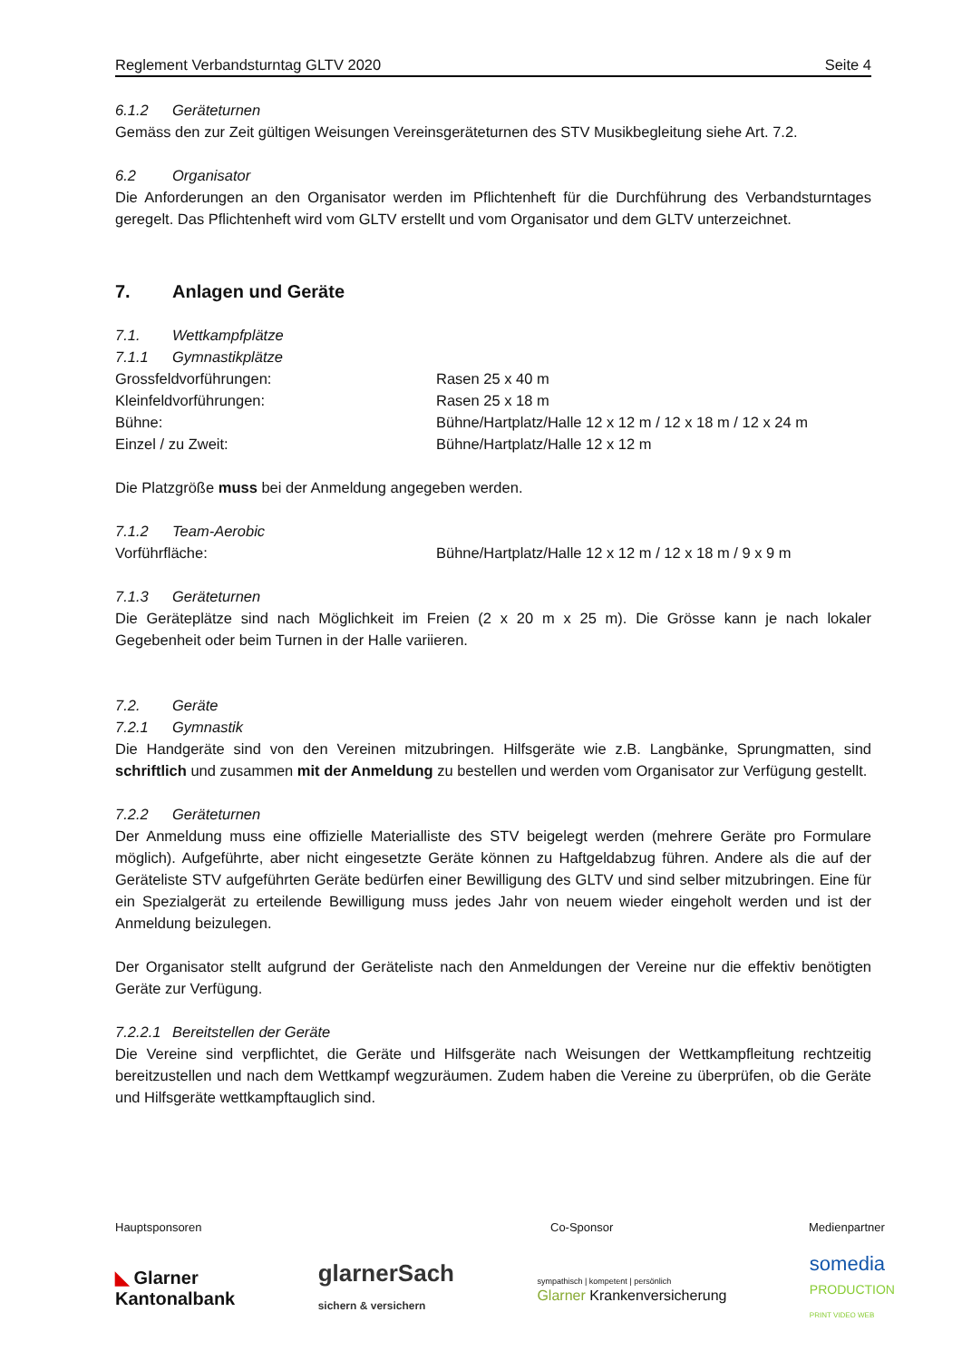Reglement Verbandsturntag GLTV 2020 Seite 4
6.1.2 Geräteturnen
Gemäss den zur Zeit gültigen Weisungen Vereinsgeräteturnen des STV Musikbegleitung siehe Art. 7.2.
6.2 Organisator
Die Anforderungen an den Organisator werden im Pflichtenheft für die Durchführung des Verbandsturntages geregelt. Das Pflichtenheft wird vom GLTV erstellt und vom Organisator und dem GLTV unterzeichnet.
7. Anlagen und Geräte
7.1. Wettkampfplätze
7.1.1 Gymnastikplätze
Grossfeldvorführungen: Rasen 25 x 40 m
Kleinfeldvorführungen: Rasen 25 x 18 m
Bühne: Bühne/Hartplatz/Halle 12 x 12 m / 12 x 18 m / 12 x 24 m
Einzel / zu Zweit: Bühne/Hartplatz/Halle 12 x 12 m
Die Platzgröße muss bei der Anmeldung angegeben werden.
7.1.2 Team-Aerobic
Vorführfläche: Bühne/Hartplatz/Halle 12 x 12 m / 12 x 18 m / 9 x 9 m
7.1.3 Geräteturnen
Die Geräteplätze sind nach Möglichkeit im Freien (2 x 20 m x 25 m). Die Grösse kann je nach lokaler Gegebenheit oder beim Turnen in der Halle variieren.
7.2. Geräte
7.2.1 Gymnastik
Die Handgeräte sind von den Vereinen mitzubringen. Hilfsgeräte wie z.B. Langbänke, Sprungmatten, sind schriftlich und zusammen mit der Anmeldung zu bestellen und werden vom Organisator zur Verfügung gestellt.
7.2.2 Geräteturnen
Der Anmeldung muss eine offizielle Materialliste des STV beigelegt werden (mehrere Geräte pro Formulare möglich). Aufgeführte, aber nicht eingesetzte Geräte können zu Haftgeldabzug führen. Andere als die auf der Geräteliste STV aufgeführten Geräte bedürfen einer Bewilligung des GLTV und sind selber mitzubringen. Eine für ein Spezialgerät zu erteilende Bewilligung muss jedes Jahr von neuem wieder eingeholt werden und ist der Anmeldung beizulegen.
Der Organisator stellt aufgrund der Geräteliste nach den Anmeldungen der Vereine nur die effektiv benötigten Geräte zur Verfügung.
7.2.2.1 Bereitstellen der Geräte
Die Vereine sind verpflichtet, die Geräte und Hilfsgeräte nach Weisungen der Wettkampfleitung rechtzeitig bereitzustellen und nach dem Wettkampf wegzuräumen. Zudem haben die Vereine zu überprüfen, ob die Geräte und Hilfsgeräte wettkampftauglich sind.
Hauptsponsoren Co-Sponsor Medienpartner
◣ Glarner
Kantonalbank
glarnerSach
sichern & versichern
sympathisch | kompetent | persönlich
Glarner Krankenversicherung
somedia
PRODUCTION
PRINT VIDEO WEB